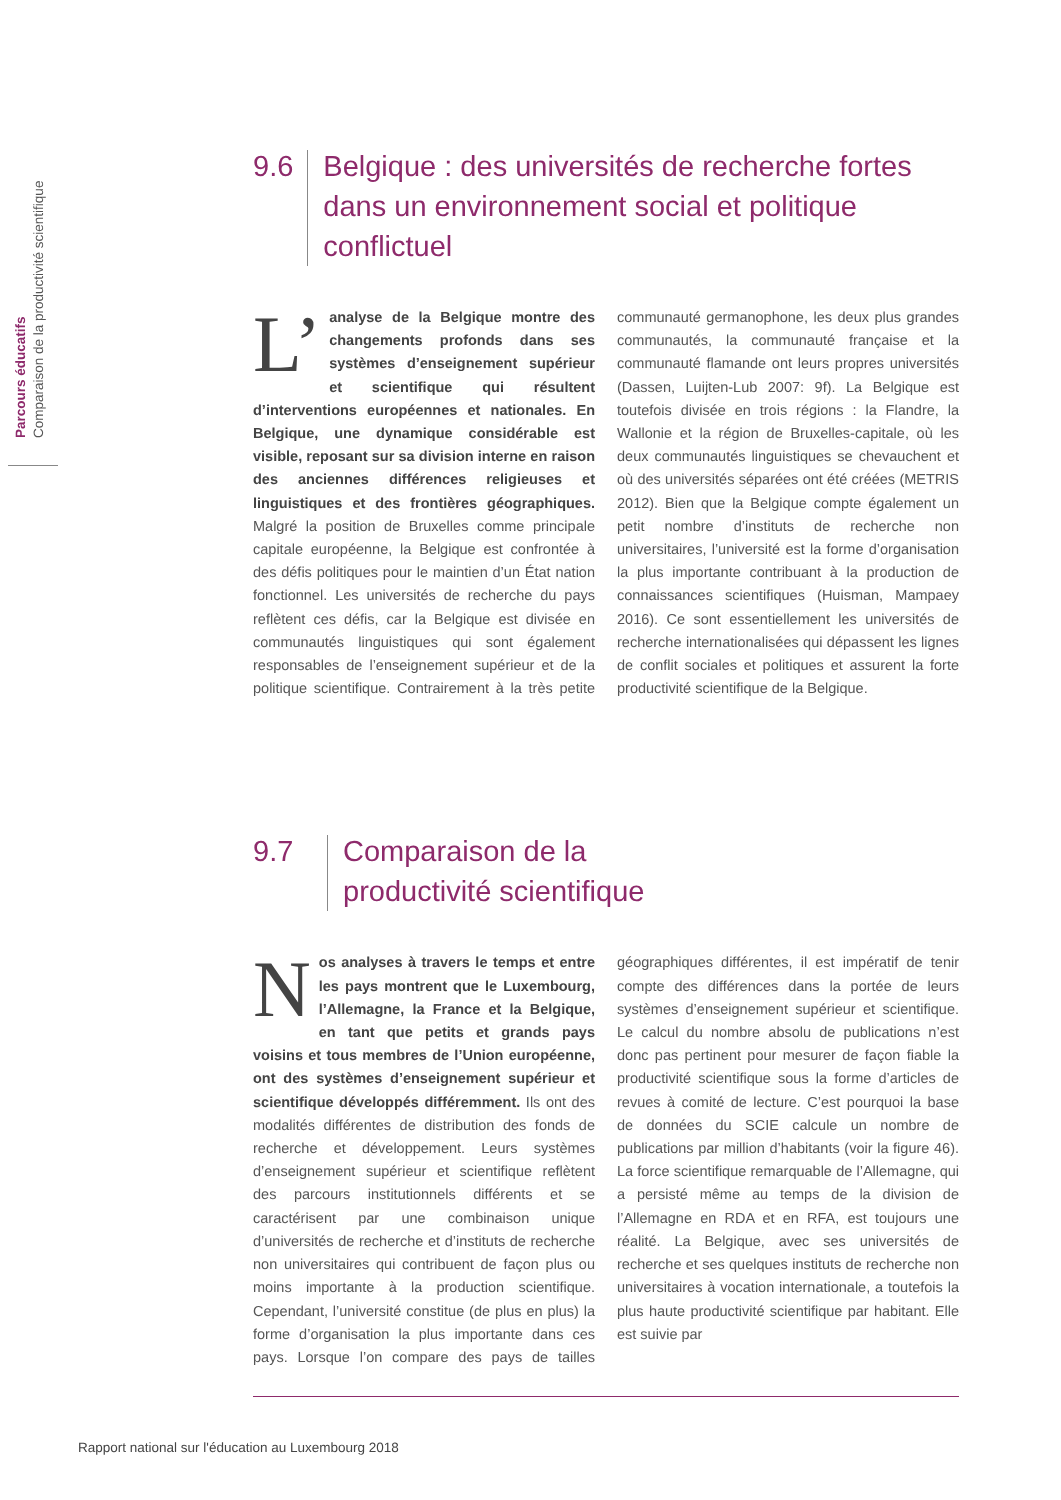Parcours éducatifs
Comparaison de la productivité scientifique
9.6
Belgique : des universités de recherche fortes dans un environnement social et politique conflictuel
L’ analyse de la Belgique montre des changements profonds dans ses systèmes d’enseignement supérieur et scientifique qui résultent d’interventions européennes et nationales. En Belgique, une dynamique considérable est visible, reposant sur sa division interne en raison des anciennes différences religieuses et linguistiques et des frontières géographiques. Malgré la position de Bruxelles comme principale capitale européenne, la Belgique est confrontée à des défis politiques pour le maintien d’un État nation fonctionnel. Les universités de recherche du pays reflètent ces défis, car la Belgique est divisée en communautés linguistiques qui sont également responsables de l’enseignement supérieur et de la politique scientifique. Contrairement à la très petite communauté germanophone, les deux plus grandes communautés, la communauté française et la communauté flamande ont leurs propres universités (Dassen, Luijten-Lub 2007: 9f). La Belgique est toutefois divisée en trois régions : la Flandre, la Wallonie et la région de Bruxelles-capitale, où les deux communautés linguistiques se chevauchent et où des universités séparées ont été créées (METRIS 2012). Bien que la Belgique compte également un petit nombre d’instituts de recherche non universitaires, l’université est la forme d’organisation la plus importante contribuant à la production de connaissances scientifiques (Huisman, Mampaey 2016). Ce sont essentiellement les universités de recherche internationalisées qui dépassent les lignes de conflit sociales et politiques et assurent la forte productivité scientifique de la Belgique.
9.7
Comparaison de la
productivité scientifique
Nos analyses à travers le temps et entre les pays montrent que le Luxembourg, l’Allemagne, la France et la Belgique, en tant que petits et grands pays voisins et tous membres de l’Union européenne, ont des systèmes d’enseignement supérieur et scientifique développés différemment. Ils ont des modalités différentes de distribution des fonds de recherche et développement. Leurs systèmes d’enseignement supérieur et scientifique reflètent des parcours institutionnels différents et se caractérisent par une combinaison unique d’universités de recherche et d’instituts de recherche non universitaires qui contribuent de façon plus ou moins importante à la production scientifique. Cependant, l’université constitue (de plus en plus) la forme d’organisation la plus importante dans ces pays. Lorsque l’on compare des pays de tailles géographiques différentes, il est impératif de tenir compte des différences dans la portée de leurs systèmes d’enseignement supérieur et scientifique. Le calcul du nombre absolu de publications n’est donc pas pertinent pour mesurer de façon fiable la productivité scientifique sous la forme d’articles de revues à comité de lecture. C’est pourquoi la base de données du SCIE calcule un nombre de publications par million d’habitants (voir la figure 46). La force scientifique remarquable de l’Allemagne, qui a persisté même au temps de la division de l’Allemagne en RDA et en RFA, est toujours une réalité. La Belgique, avec ses universités de recherche et ses quelques instituts de recherche non universitaires à vocation internationale, a toutefois la plus haute productivité scientifique par habitant. Elle est suivie par
Rapport national sur l'éducation au Luxembourg 2018